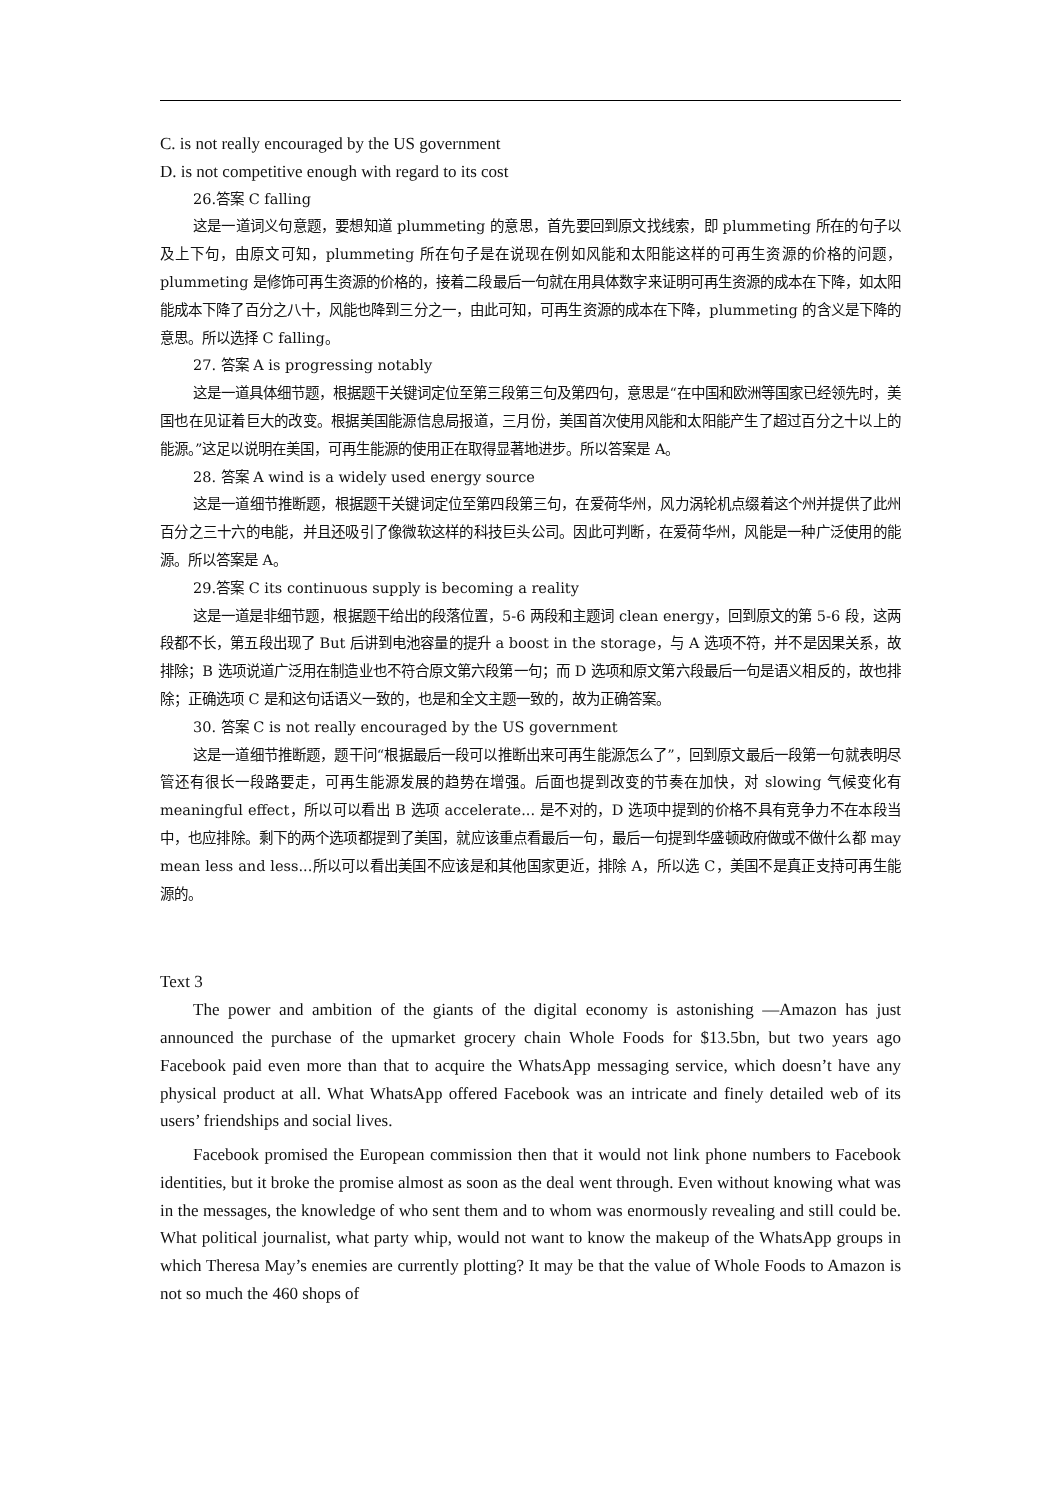C. is not really encouraged by the US government
D. is not competitive enough with regard to its cost
26.答案 C falling
这是一道词义句意题，要想知道 plummeting 的意思，首先要回到原文找线索，即 plummeting 所在的句子以及上下句，由原文可知，plummeting 所在句子是在说现在例如风能和太阳能这样的可再生资源的价格的问题，plummeting 是修饰可再生资源的价格的，接着二段最后一句就在用具体数字来证明可再生资源的成本在下降，如太阳能成本下降了百分之八十，风能也降到三分之一，由此可知，可再生资源的成本在下降，plummeting 的含义是下降的意思。所以选择 C falling。
27. 答案 A is progressing notably
这是一道具体细节题，根据题干关键词定位至第三段第三句及第四句，意思是“在中国和欧洲等国家已经领先时，美国也在见证着巨大的改变。根据美国能源信息局报道，三月份，美国首次使用风能和太阳能产生了超过百分之十以上的能源。”这足以说明在美国，可再生能源的使用正在取得显著地进步。所以答案是 A。
28. 答案 A wind is a widely used energy source
这是一道细节推断题，根据题干关键词定位至第四段第三句，在爱荷华州，风力涡轮机点缀着这个州并提供了此州百分之三十六的电能，并且还吸引了像微软这样的科技巨头公司。因此可判断，在爱荷华州，风能是一种广泛使用的能源。所以答案是 A。
29.答案 C its continuous supply is becoming a reality
这是一道是非细节题，根据题干给出的段落位置，5-6 两段和主题词 clean energy，回到原文的第 5-6 段，这两段都不长，第五段出现了 But 后讲到电池容量的提升 a boost in the storage，与 A 选项不符，并不是因果关系，故排除；B 选项说道广泛用在制造业也不符合原文第六段第一句；而 D 选项和原文第六段最后一句是语义相反的，故也排除；正确选项 C 是和这句话语义一致的，也是和全文主题一致的，故为正确答案。
30. 答案 C is not really encouraged by the US government
这是一道细节推断题，题干问“根据最后一段可以推断出来可再生能源怎么了”，回到原文最后一段第一句就表明尽管还有很长一段路要走，可再生能源发展的趋势在增强。后面也提到改变的节奏在加快，对 slowing 气候变化有 meaningful effect，所以可以看出 B 选项 accelerate... 是不对的，D 选项中提到的价格不具有竞争力不在本段当中，也应排除。剩下的两个选项都提到了美国，就应该重点看最后一句，最后一句提到华盛顿政府做或不做什么都 may mean less and less...所以可以看出美国不应该是和其他国家更近，排除 A，所以选 C，美国不是真正支持可再生能源的。
Text 3
The power and ambition of the giants of the digital economy is astonishing —Amazon has just announced the purchase of the upmarket grocery chain Whole Foods for $13.5bn, but two years ago Facebook paid even more than that to acquire the WhatsApp messaging service, which doesn’t have any physical product at all. What WhatsApp offered Facebook was an intricate and finely detailed web of its users’ friendships and social lives.
Facebook promised the European commission then that it would not link phone numbers to Facebook identities, but it broke the promise almost as soon as the deal went through. Even without knowing what was in the messages, the knowledge of who sent them and to whom was enormously revealing and still could be. What political journalist, what party whip, would not want to know the makeup of the WhatsApp groups in which Theresa May’s enemies are currently plotting? It may be that the value of Whole Foods to Amazon is not so much the 460 shops of